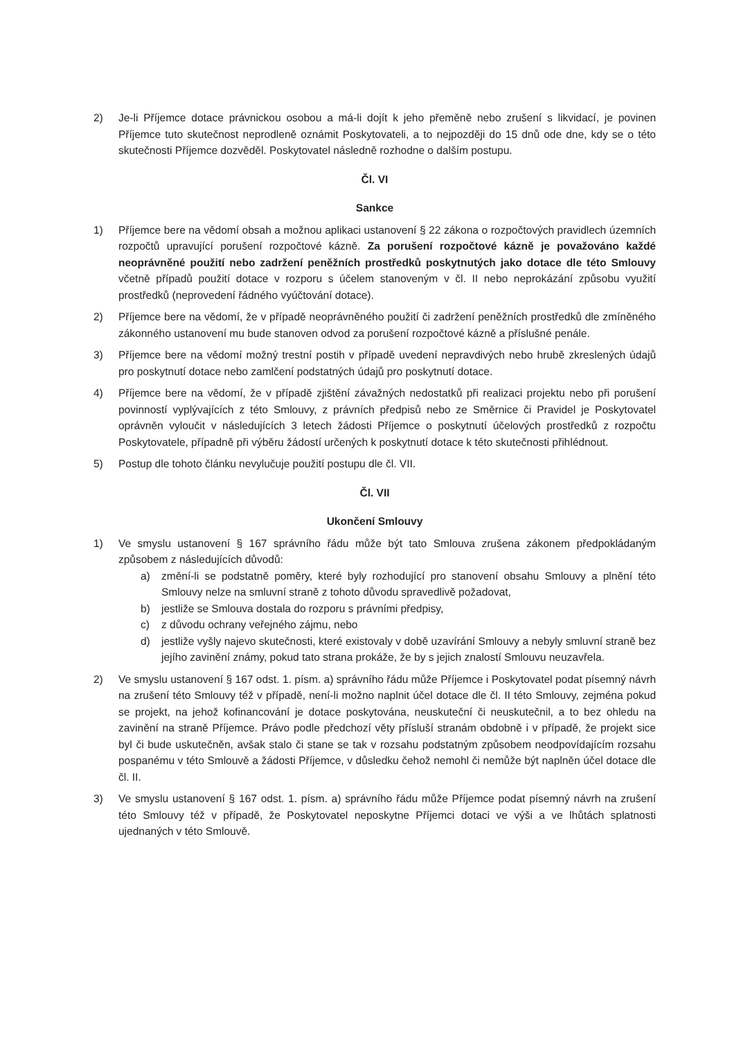2) Je-li Příjemce dotace právnickou osobou a má-li dojít k jeho přeměně nebo zrušení s likvidací, je povinen Příjemce tuto skutečnost neprodleně oznámit Poskytovateli, a to nejpozději do 15 dnů ode dne, kdy se o této skutečnosti Příjemce dozvěděl. Poskytovatel následně rozhodne o dalším postupu.
Čl. VI
Sankce
1) Příjemce bere na vědomí obsah a možnou aplikaci ustanovení § 22 zákona o rozpočtových pravidlech územních rozpočtů upravující porušení rozpočtové kázně. Za porušení rozpočtové kázně je považováno každé neoprávněné použití nebo zadržení peněžních prostředků poskytnutých jako dotace dle této Smlouvy včetně případů použití dotace v rozporu s účelem stanoveným v čl. II nebo neprokázání způsobu využití prostředků (neprovedení řádného vyúčtování dotace).
2) Příjemce bere na vědomí, že v případě neoprávněného použití či zadržení peněžních prostředků dle zmíněného zákonného ustanovení mu bude stanoven odvod za porušení rozpočtové kázně a příslušné penále.
3) Příjemce bere na vědomí možný trestní postih v případě uvedení nepravdivých nebo hrubě zkreslených údajů pro poskytnutí dotace nebo zamlčení podstatných údajů pro poskytnutí dotace.
4) Příjemce bere na vědomí, že v případě zjištění závažných nedostatků při realizaci projektu nebo při porušení povinností vyplývajících z této Smlouvy, z právních předpisů nebo ze Směrnice či Pravidel je Poskytovatel oprávněn vyloučit v následujících 3 letech žádosti Příjemce o poskytnutí účelových prostředků z rozpočtu Poskytovatele, případně při výběru žádostí určených k poskytnutí dotace k této skutečnosti přihlédnout.
5) Postup dle tohoto článku nevylučuje použití postupu dle čl. VII.
Čl. VII
Ukončení Smlouvy
1) Ve smyslu ustanovení § 167 správního řádu může být tato Smlouva zrušena zákonem předpokládaným způsobem z následujících důvodů:
a) změní-li se podstatně poměry, které byly rozhodující pro stanovení obsahu Smlouvy a plnění této Smlouvy nelze na smluvní straně z tohoto důvodu spravedlivě požadovat,
b) jestliže se Smlouva dostala do rozporu s právními předpisy,
c) z důvodu ochrany veřejného zájmu, nebo
d) jestliže vyšly najevo skutečnosti, které existovaly v době uzavírání Smlouvy a nebyly smluvní straně bez jejího zavinění známy, pokud tato strana prokáže, že by s jejich znalostí Smlouvu neuzavřela.
2) Ve smyslu ustanovení § 167 odst. 1. písm. a) správního řádu může Příjemce i Poskytovatel podat písemný návrh na zrušení této Smlouvy též v případě, není-li možno naplnit účel dotace dle čl. II této Smlouvy, zejména pokud se projekt, na jehož kofinancování je dotace poskytována, neuskuteční či neuskutečnil, a to bez ohledu na zavinění na straně Příjemce. Právo podle předchozí věty přísluší stranám obdobně i v případě, že projekt sice byl či bude uskutečněn, avšak stalo či stane se tak v rozsahu podstatným způsobem neodpovídajícím rozsahu pospanému v této Smlouvě a žádosti Příjemce, v důsledku čehož nemohl či nemůže být naplněn účel dotace dle čl. II.
3) Ve smyslu ustanovení § 167 odst. 1. písm. a) správního řádu může Příjemce podat písemný návrh na zrušení této Smlouvy též v případě, že Poskytovatel neposkytne Příjemci dotaci ve výši a ve lhůtách splatnosti ujednaných v této Smlouvě.